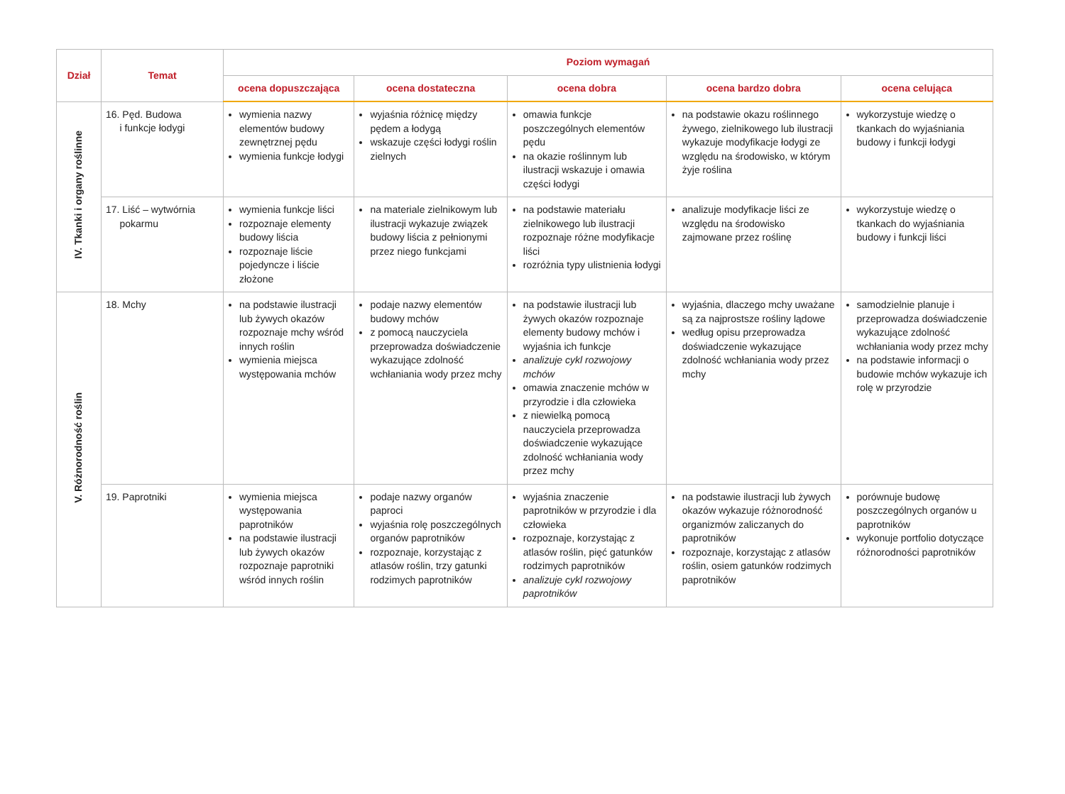| Dział | Temat | Poziom wymagań | | | | |
| --- | --- | --- | --- | --- | --- | --- |
| | | ocena dopuszczająca | ocena dostateczna | ocena dobra | ocena bardzo dobra | ocena celująca |
| IV. Tkanki i organy roślinne | 16. Pęd. Budowa i funkcje łodygi | wymienia nazwy elementów budowy zewnętrznej pędu wymienia funkcje łodygi | wyjaśnia różnicę między pędem a łodygą wskazuje części łodygi roślin zielnych | omawia funkcje poszczególnych elementów pędu na okazie roślinnym lub ilustracji wskazuje i omawia części łodygi | na podstawie okazu roślinnego żywego, zielnikowego lub ilustracji wykazuje modyfikacje łodygi ze względu na środowisko, w którym żyje roślina | wykorzystuje wiedzę o tkankach do wyjaśniania budowy i funkcji łodygi |
| | 17. Liść – wytwórnia pokarmu | wymienia funkcje liści rozpoznaje elementy budowy liścia rozpoznaje liście pojedyncze i liście złożone | na materiale zielnikowym lub ilustracji wykazuje związek budowy liścia z pełnionymi przez niego funkcjami | na podstawie materiału zielnikowego lub ilustracji rozpoznaje różne modyfikacje liści rozróżnia typy ulistnienia łodygi | analizuje modyfikacje liści ze względu na środowisko zajmowane przez roślinę | wykorzystuje wiedzę o tkankach do wyjaśniania budowy i funkcji liści |
| V. Różnorodność roślin | 18. Mchy | na podstawie ilustracji lub żywych okazów rozpoznaje mchy wśród innych roślin wymienia miejsca występowania mchów | podaje nazwy elementów budowy mchów z pomocą nauczyciela przeprowadza doświadczenie wykazujące zdolność wchłaniania wody przez mchy | na podstawie ilustracji lub żywych okazów rozpoznaje elementy budowy mchów i wyjaśnia ich funkcje analizuje cykl rozwojowy mchów omawia znaczenie mchów w przyrodzie i dla człowieka z niewielką pomocą nauczyciela przeprowadza doświadczenie wykazujące zdolność wchłaniania wody przez mchy | wyjaśnia, dlaczego mchy uważane są za najprostsze rośliny lądowe według opisu przeprowadza doświadczenie wykazujące zdolność wchłaniania wody przez mchy | samodzielnie planuje i przeprowadza doświadczenie wykazujące zdolność wchłaniania wody przez mchy na podstawie informacji o budowie mchów wykazuje ich rolę w przyrodzie |
| | 19. Paprotniki | wymienia miejsca występowania paprotników na podstawie ilustracji lub żywych okazów rozpoznaje paprotniki wśród innych roślin | podaje nazwy organów paproci wyjaśnia rolę poszczególnych organów paprotników rozpoznaje, korzystając z atlasów roślin, trzy gatunki rodzimych paprotników | wyjaśnia znaczenie paprotników w przyrodzie i dla człowieka rozpoznaje, korzystając z atlasów roślin, pięć gatunków rodzimych paprotników analizuje cykl rozwojowy paprotników | na podstawie ilustracji lub żywych okazów wykazuje różnorodność organizmów zaliczanych do paprotników rozpoznaje, korzystając z atlasów roślin, osiem gatunków rodzimych paprotników | porównuje budowę poszczególnych organów u paprotników wykonuje portfolio dotyczące różnorodności paprotników |